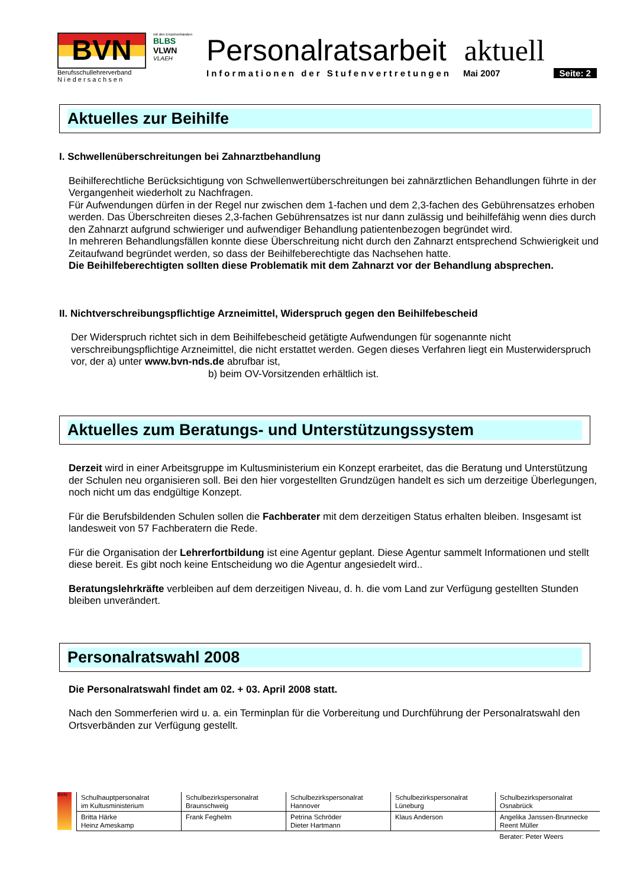BVN
Berufsschullehrerverband
N i e d e r s a c h s e n
mit den Einzelverbänden
BLBS VLWN
VLAEH
Personalratsarbeit aktuell
Informationen der Stufenvertretungen Mai 2007 Seite: 2
Aktuelles zur Beihilfe
I. Schwellenüberschreitungen bei Zahnarztbehandlung
Beihilferechtliche Berücksichtigung von Schwellenwertüberschreitungen bei zahnärztlichen Behandlungen führte in der Vergangenheit wiederholt zu Nachfragen.
Für Aufwendungen dürfen in der Regel nur zwischen dem 1-fachen und dem 2,3-fachen des Gebührensatzes erhoben werden. Das Überschreiten dieses 2,3-fachen Gebührensatzes ist nur dann zulässig und beihilfefähig wenn dies durch den Zahnarzt aufgrund schwieriger und aufwendiger Behandlung patientenbezogen begründet wird.
In mehreren Behandlungsfällen konnte diese Überschreitung nicht durch den Zahnarzt entsprechend Schwierigkeit und Zeitaufwand begründet werden, so dass der Beihilfeberechtigte das Nachsehen hatte.
Die Beihilfeberechtigten sollten diese Problematik mit dem Zahnarzt vor der Behandlung absprechen.
II. Nichtverschreibungspflichtige Arzneimittel, Widerspruch gegen den Beihilfebescheid
Der Widerspruch richtet sich in dem Beihilfebescheid getätigte Aufwendungen für sogenannte nicht verschreibungspflichtige Arzneimittel, die nicht erstattet werden. Gegen dieses Verfahren liegt ein Musterwiderspruch vor, der a) unter www.bvn-nds.de abrufbar ist,
b) beim OV-Vorsitzenden erhältlich ist.
Aktuelles zum Beratungs- und Unterstützungssystem
Derzeit wird in einer Arbeitsgruppe im Kultusministerium ein Konzept erarbeitet, das die Beratung und Unterstützung der Schulen neu organisieren soll. Bei den hier vorgestellten Grundzügen handelt es sich um derzeitige Überlegungen, noch nicht um das endgültige Konzept.
Für die Berufsbildenden Schulen sollen die Fachberater mit dem derzeitigen Status erhalten bleiben. Insgesamt ist landesweit von 57 Fachberatern die Rede.
Für die Organisation der Lehrerfortbildung ist eine Agentur geplant. Diese Agentur sammelt Informationen und stellt diese bereit. Es gibt noch keine Entscheidung wo die Agentur angesiedelt wird..
Beratungslehrkräfte verbleiben auf dem derzeitigen Niveau, d. h. die vom Land zur Verfügung gestellten Stunden bleiben unverändert.
Personalratswahl 2008
Die Personalratswahl findet am 02. + 03. April 2008 statt.
Nach den Sommerferien wird u. a. ein Terminplan für die Vorbereitung und Durchführung der Personalratswahl den Ortsverbänden zur Verfügung gestellt.
BVN
| Schulhauptpersonalrat im Kultusministerium | Schulbezirkspersonalrat Braunschweig | Schulbezirkspersonalrat Hannover | Schulbezirkspersonalrat Lüneburg | Schulbezirkspersonalrat Osnabrück |
| Britta Härke Heinz Ameskamp | Frank Feghelm | Petrina Schröder Dieter Hartmann | Klaus Anderson | Angelika Janssen-Brunnecke Reent Müller |
| | | | | Berater: Peter Weers |